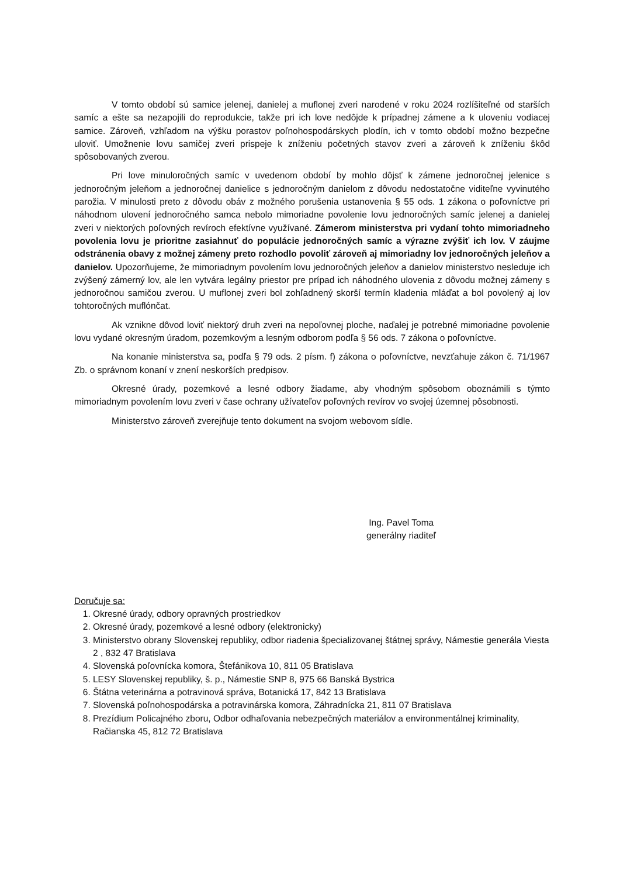V tomto období sú samice jelenej, danielej a muflonej zveri narodené v roku 2024 rozlíšiteľné od starších samíc a ešte sa nezapojili do reprodukcie, takže pri ich love nedôjde k prípadnej zámene a k uloveniu vodiacej samice. Zároveň, vzhľadom na výšku porastov poľnohospodárskych plodín, ich v tomto období možno bezpečne uloviť. Umožnenie lovu samičej zveri prispeje k zníženiu početných stavov zveri a zároveň k zníženiu škôd spôsobovaných zverou.
Pri love minuloročných samíc v uvedenom období by mohlo dôjsť k zámene jednoročnej jelenice s jednoročným jeleňom a jednoročnej danielice s jednoročným danielom z dôvodu nedostatočne viditeľne vyvinutého parožia. V minulosti preto z dôvodu obáv z možného porušenia ustanovenia § 55 ods. 1 zákona o poľovníctve pri náhodnom ulovení jednoročného samca nebolo mimoriadne povolenie lovu jednoročných samíc jelenej a danielej zveri v niektorých poľovných revíroch efektívne využívané. Zámerom ministerstva pri vydaní tohto mimoriadneho povolenia lovu je prioritne zasiahnuť do populácie jednoročných samíc a výrazne zvýšiť ich lov. V záujme odstránenia obavy z možnej zámeny preto rozhodlo povoliť zároveň aj mimoriadny lov jednoročných jeleňov a danielov. Upozorňujeme, že mimoriadnym povolením lovu jednoročných jeleňov a danielov ministerstvo nesleduje ich zvýšený zámerný lov, ale len vytvára legálny priestor pre prípad ich náhodného ulovenia z dôvodu možnej zámeny s jednoročnou samičou zverou. U muflonej zveri bol zohľadnený skorší termín kladenia mláďat a bol povolený aj lov tohtoročných muflónčat.
Ak vznikne dôvod loviť niektorý druh zveri na nepoľovnej ploche, naďalej je potrebné mimoriadne povolenie lovu vydané okresným úradom, pozemkovým a lesným odborom podľa § 56 ods. 7 zákona o poľovníctve.
Na konanie ministerstva sa, podľa § 79 ods. 2 písm. f) zákona o poľovníctve, nevzťahuje zákon č. 71/1967 Zb. o správnom konaní v znení neskorších predpisov.
Okresné úrady, pozemkové a lesné odbory žiadame, aby vhodným spôsobom oboznámili s týmto mimoriadnym povolením lovu zveri v čase ochrany užívateľov poľovných revírov vo svojej územnej pôsobnosti.
Ministerstvo zároveň zverejňuje tento dokument na svojom webovom sídle.
Ing. Pavel Toma
generálny riaditeľ
Doručuje sa:
1. Okresné úrady, odbory opravných prostriedkov
2. Okresné úrady, pozemkové a lesné odbory (elektronicky)
3. Ministerstvo obrany Slovenskej republiky, odbor riadenia špecializovanej štátnej správy, Námestie generála Viesta 2 , 832 47 Bratislava
4. Slovenská poľovnícka komora, Štefánikova 10, 811 05 Bratislava
5. LESY Slovenskej republiky, š. p., Námestie SNP 8, 975 66 Banská Bystrica
6. Štátna veterinárna a potravinová správa, Botanická 17, 842 13 Bratislava
7. Slovenská poľnohospodárska a potravinárska komora, Záhradnícka 21, 811 07 Bratislava
8. Prezídium Policajného zboru, Odbor odhaľovania nebezpečných materiálov a environmentálnej kriminality, Račianska 45, 812 72 Bratislava